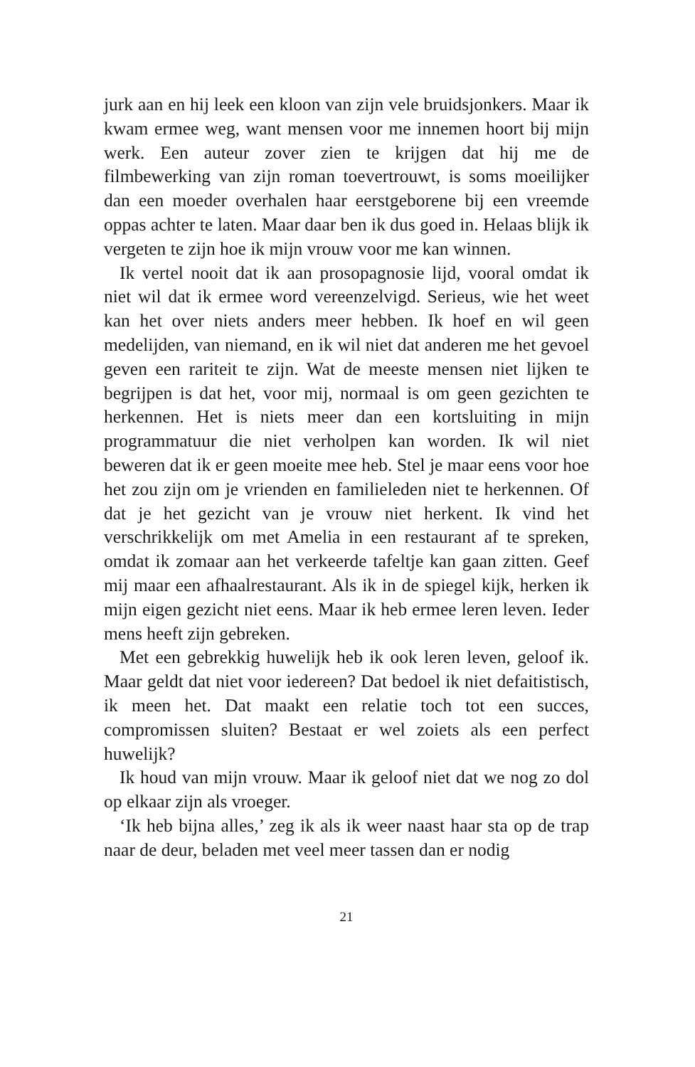jurk aan en hij leek een kloon van zijn vele bruidsjonkers. Maar ik kwam ermee weg, want mensen voor me innemen hoort bij mijn werk. Een auteur zover zien te krijgen dat hij me de filmbewerking van zijn roman toevertrouwt, is soms moeilijker dan een moeder overhalen haar eerstgeborene bij een vreemde oppas achter te laten. Maar daar ben ik dus goed in. Helaas blijk ik vergeten te zijn hoe ik mijn vrouw voor me kan winnen.
Ik vertel nooit dat ik aan prosopagnosie lijd, vooral omdat ik niet wil dat ik ermee word vereenzelvigd. Serieus, wie het weet kan het over niets anders meer hebben. Ik hoef en wil geen medelijden, van niemand, en ik wil niet dat anderen me het gevoel geven een rariteit te zijn. Wat de meeste mensen niet lijken te begrijpen is dat het, voor mij, normaal is om geen gezichten te herkennen. Het is niets meer dan een kortsluiting in mijn programmatuur die niet verholpen kan worden. Ik wil niet beweren dat ik er geen moeite mee heb. Stel je maar eens voor hoe het zou zijn om je vrienden en familieleden niet te herkennen. Of dat je het gezicht van je vrouw niet herkent. Ik vind het verschrikkelijk om met Amelia in een restaurant af te spreken, omdat ik zomaar aan het verkeerde tafeltje kan gaan zitten. Geef mij maar een afhaalrestaurant. Als ik in de spiegel kijk, herken ik mijn eigen gezicht niet eens. Maar ik heb ermee leren leven. Ieder mens heeft zijn gebreken.
Met een gebrekkig huwelijk heb ik ook leren leven, geloof ik. Maar geldt dat niet voor iedereen? Dat bedoel ik niet defaitistisch, ik meen het. Dat maakt een relatie toch tot een succes, compromissen sluiten? Bestaat er wel zoiets als een perfect huwelijk?
Ik houd van mijn vrouw. Maar ik geloof niet dat we nog zo dol op elkaar zijn als vroeger.
‘Ik heb bijna alles,’ zeg ik als ik weer naast haar sta op de trap naar de deur, beladen met veel meer tassen dan er nodig
21